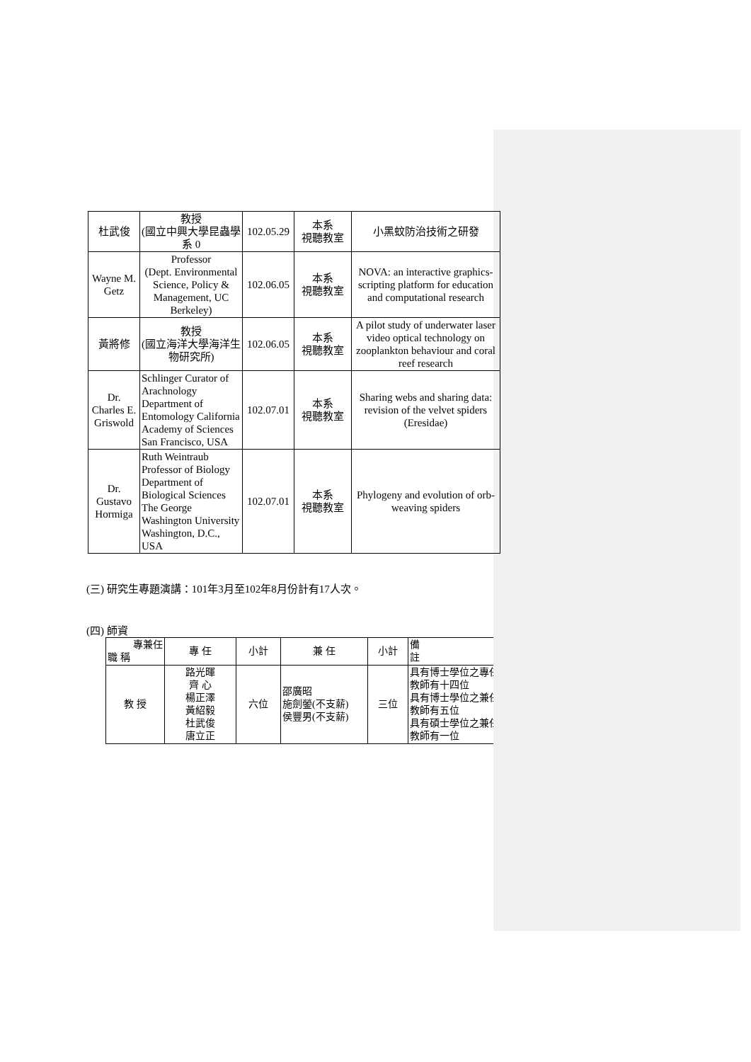| 杜武俊 | 教授 (國立中興大學昆蟲學系 0 | 102.05.29 | 本系 視聽教室 | 小黑蚊防治技術之研發 |
| Wayne M. Getz | Professor (Dept. Environmental Science, Policy & Management, UC Berkeley) | 102.06.05 | 本系 視聽教室 | NOVA: an interactive graphics- scripting platform for education and computational research |
| 黃將修 | 教授 (國立海洋大學海洋生物研究所) | 102.06.05 | 本系 視聽教室 | A pilot study of underwater laser video optical technology on zooplankton behaviour and coral reef research |
| Dr. Charles E. Griswold | Schlinger Curator of Arachnology Department of Entomology California Academy of Sciences San Francisco, USA | 102.07.01 | 本系 視聽教室 | Sharing webs and sharing data: revision of the velvet spiders (Eresidae) |
| Dr. Gustavo Hormiga | Ruth Weintraub Professor of Biology Department of Biological Sciences The George Washington University Washington, D.C., USA | 102.07.01 | 本系 視聽教室 | Phylogeny and evolution of orb-weaving spiders |
(三) 研究生專題演講：101年3月至102年8月份計有17人次。
(四) 師資
| 專兼任 職 稱 | 專 任 | 小計 | 兼 任 | 小計 | 備 註 |
| 教 授 | 路光暉 齊 心 楊正澤 黃紹毅 杜武俊 唐立正 | 六位 | 邵廣昭 施劍鎣(不支薪) 侯豐男(不支薪) | 三位 | 具有博士學位之專任教師有十四位 具有博士學位之兼任教師有五位 具有碩士學位之兼任教師有一位 |